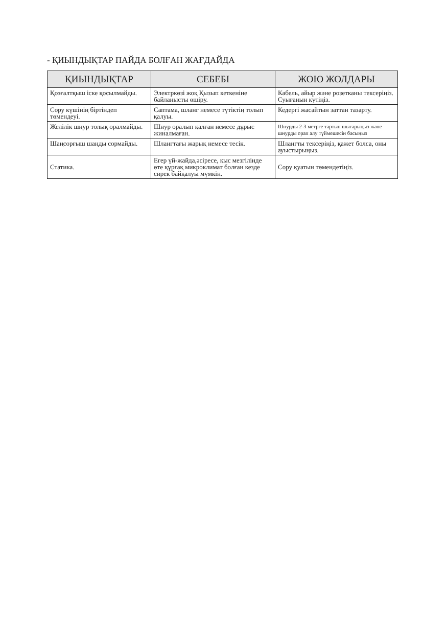- ҚИЫНДЫҚТАР ПАЙДА БОЛҒАН ЖАҒДАЙДА
| ҚИЫНДЫҚТАР | СЕБЕБІ | ЖОЮ ЖОЛДАРЫ |
| --- | --- | --- |
| Қозғалтқыш іске қосылмайды. | Электркөзі жоқ Қызып кеткеніне байланысты өшіру. | Кабель, айыр және розетканы тексеріңіз. Суығанын күтіңіз. |
| Сору күшінің біртіндеп төмендеуі. | Саптама, шланг немесе түтіктің толып қалуы. | Кедергі жасайтын заттан тазарту. |
| Желілік шнур толық оралмайды. | Шнур оралып қалған немесе дұрыс жиналмаған. | Шнурды 2-3 метрге тартып шығарыңыз және шнурды орап алу түймешесін басыңыз |
| Шаңсорғыш шаңды сормайды. | Шлангтағы жарық немесе тесік. | Шлангты тексеріңіз, қажет болса, оны ауыстырыңыз. |
| Статика. | Егер үй-жайда,әсіресе, қыс мезгілінде өте құрғақ микроклимат болған кезде сирек байқалуы мүмкін. | Сору қуатын төмендетіңіз. |